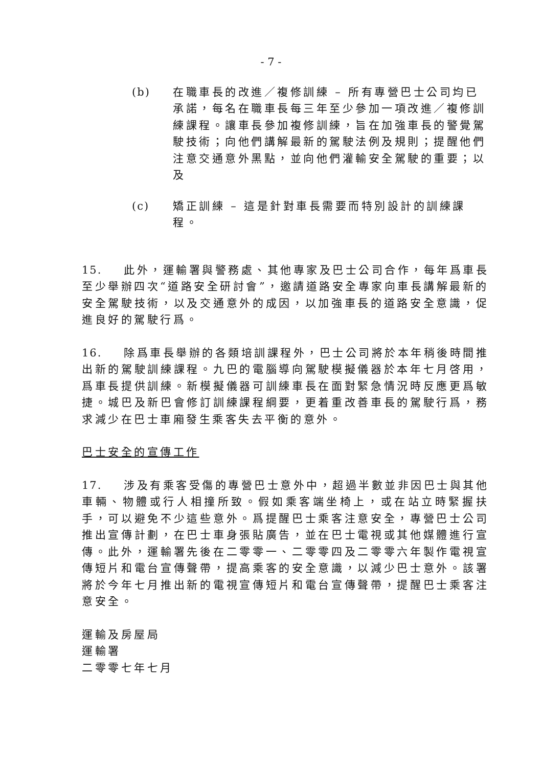- 7 -
(b) 在職車長的改進／複修訓練 – 所有專營巴士公司均已承諾，每名在職車長每三年至少參加一項改進／複修訓練課程。讓車長參加複修訓練，旨在加強車長的警覺駕駛技術；向他們講解最新的駕駛法例及規則；提醒他們注意交通意外黑點，並向他們灌輸安全駕駛的重要；以及
(c) 矯正訓練 – 這是針對車長需要而特別設計的訓練課程。
15. 此外，運輸署與警務處、其他專家及巴士公司合作，每年爲車長至少舉辦四次“道路安全研討會”，邀請道路安全專家向車長講解最新的安全駕駛技術，以及交通意外的成因，以加強車長的道路安全意識，促進良好的駕駛行爲。
16. 除爲車長舉辦的各類培訓課程外，巴士公司將於本年稍後時間推出新的駕駛訓練課程。九巴的電腦導向駕駛模擬儀器於本年七月啓用，爲車長提供訓練。新模擬儀器可訓練車長在面對緊急情況時反應更爲敏捷。城巴及新巴會修訂訓練課程綱要，更着重改善車長的駕駛行爲，務求減少在巴士車廂發生乘客失去平衡的意外。
巴士安全的宣傳工作
17. 涉及有乘客受傷的專營巴士意外中，超過半數並非因巴士與其他車輛、物體或行人相撞所致。假如乘客端坐椅上，或在站立時緊握扶手，可以避免不少這些意外。爲提醒巴士乘客注意安全，專營巴士公司推出宣傳計劃，在巴士車身張貼廣告，並在巴士電視或其他媒體進行宣傳。此外，運輸署先後在二零零一、二零零四及二零零六年製作電視宣傳短片和電台宣傳聲帶，提高乘客的安全意識，以減少巴士意外。該署將於今年七月推出新的電視宣傳短片和電台宣傳聲帶，提醒巴士乘客注意安全。
運輸及房屋局
運輸署
二零零七年七月